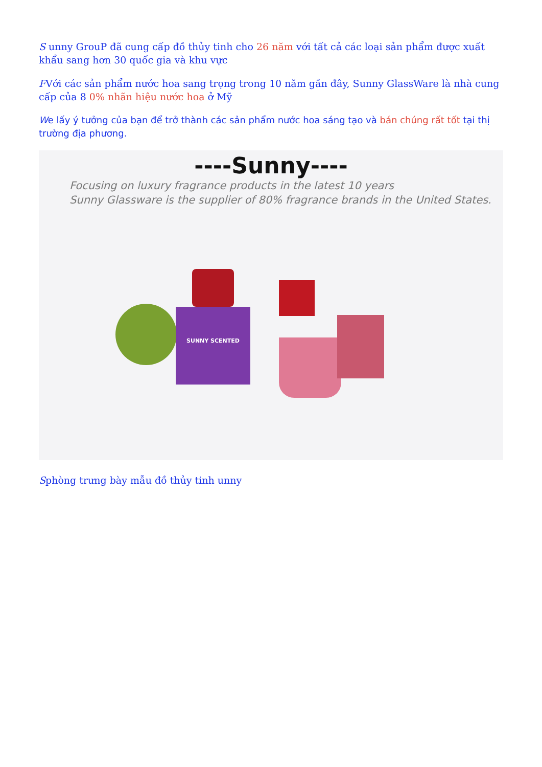S unny GrouP đã cung cấp đồ thủy tinh cho 26 năm với tất cả các loại sản phẩm được xuất khẩu sang hơn 30 quốc gia và khu vực
FVới các sản phẩm nước hoa sang trọng trong 10 năm gần đây, Sunny GlassWare là nhà cung cấp của 8 0% nhãn hiệu nước hoa ở Mỹ
We lấy ý tưởng của bạn để trở thành các sản phẩm nước hoa sáng tạo và bán chúng rất tốt tại thị trường địa phương.
----Sunny----
Focusing on luxury fragrance products in the latest 10 years
Sunny Glassware is the supplier of 80% fragrance brands in the United States.
SUNNY SCENTED
Sphòng trưng bày mẫu đồ thủy tinh unny